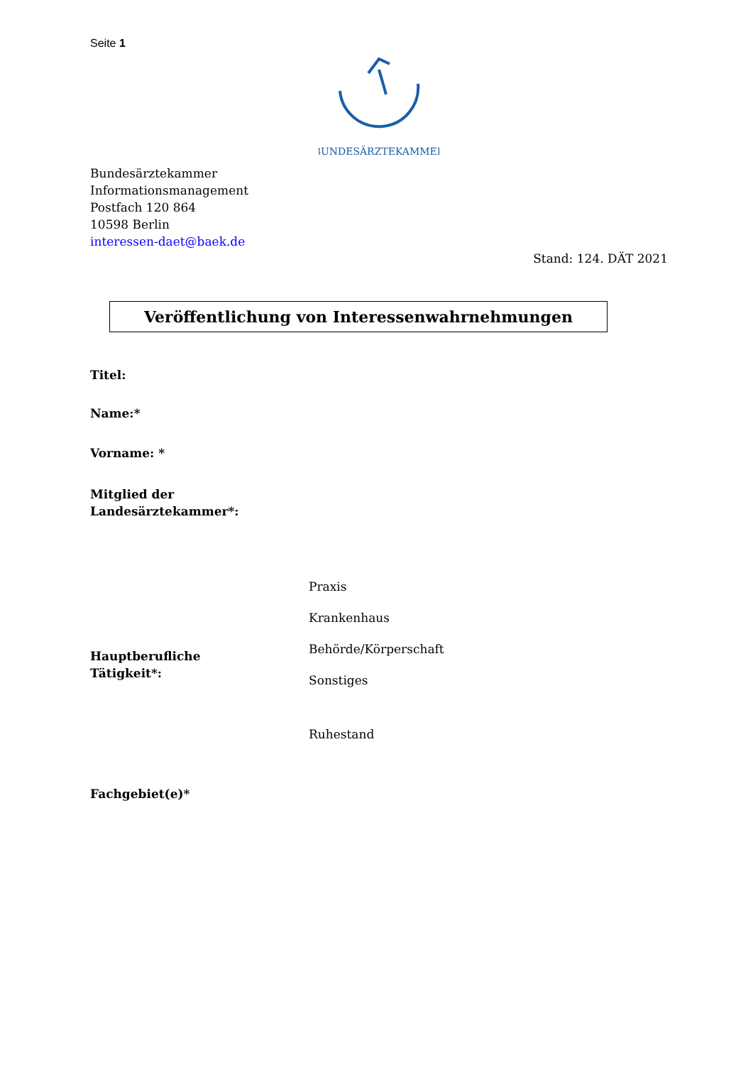Seite 1
BUNDESÄRZTEKAMMER
Bundesärztekammer
Informationsmanagement
Postfach 120 864
10598 Berlin
interessen-daet@baek.de
Stand: 124. DÄT 2021
Veröffentlichung von Interessenwahrnehmungen
Titel:
Name:*
Vorname: *
Mitglied der
Landesärztekammer*:
Hauptberufliche
Tätigkeit*:
Praxis
Krankenhaus
Behörde/Körperschaft
Sonstiges
Ruhestand
Fachgebiet(e)*